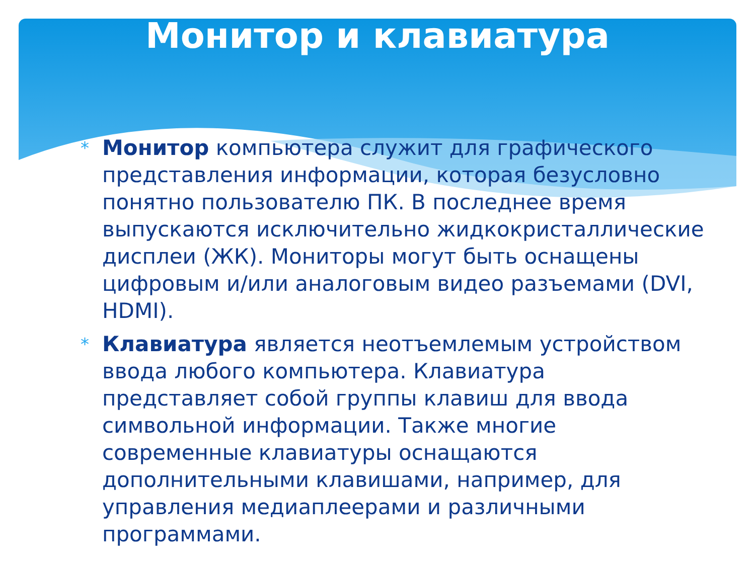Монитор и клавиатура
* Монитор компьютера служит для графического представления информации, которая безусловно понятно пользователю ПК. В последнее время выпускаются исключительно жидкокристаллические дисплеи (ЖК). Мониторы могут быть оснащены цифровым и/или аналоговым видео разъемами (DVI, HDMI).
* Клавиатура является неотъемлемым устройством ввода любого компьютера. Клавиатура представляет собой группы клавиш для ввода символьной информации. Также многие современные клавиатуры оснащаются дополнительными клавишами, например, для управления медиаплеерами и различными программами.